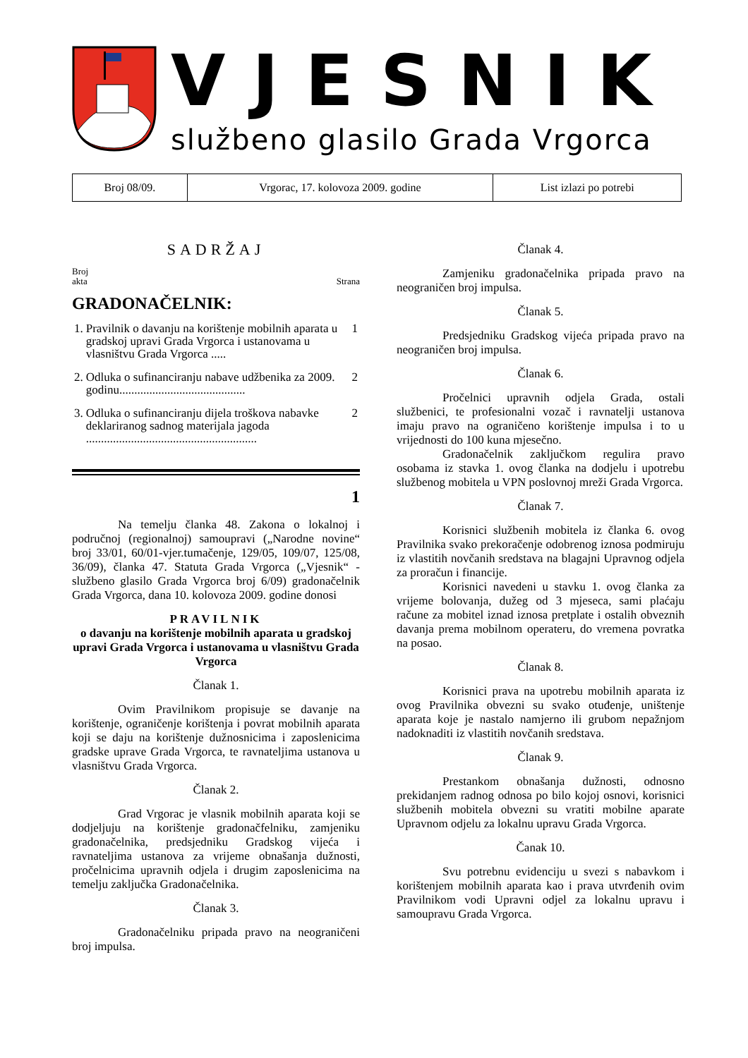VJESNIK
službeno glasilo Grada Vrgorca
| Broj 08/09. | Vrgorac, 17. kolovoza 2009. godine | List izlazi po potrebi |
SADRŽAJ
Broj
akta Strana
GRADONAČELNIK:
| 1. | Pravilnik o davanju na korištenje mobilnih aparata u gradskoj upravi Grada Vrgorca i ustanovama u vlasništvu Grada Vrgorca ..... | 1 |
| 2. | Odluka o sufinanciranju nabave udžbenika za 2009. godinu.......................................... | 2 |
| 3. | Odluka o sufinanciranju dijela troškova nabavke deklariranog sadnog materijala jagoda ......................................................... | 2 |
1
Na temelju članka 48. Zakona o lokalnoj i područnoj (regionalnoj) samoupravi („Narodne novine“ broj 33/01, 60/01-vjer.tumačenje, 129/05, 109/07, 125/08, 36/09), članka 47. Statuta Grada Vrgorca („Vjesnik“ - službeno glasilo Grada Vrgorca broj 6/09) gradonačelnik Grada Vrgorca, dana 10. kolovoza 2009. godine donosi
PRAVILNIK
o davanju na korištenje mobilnih aparata u gradskoj upravi Grada Vrgorca i ustanovama u vlasništvu Grada Vrgorca
Članak 1.
Ovim Pravilnikom propisuje se davanje na korištenje, ograničenje korištenja i povrat mobilnih aparata koji se daju na korištenje dužnosnicima i zaposlenicima gradske uprave Grada Vrgorca, te ravnateljima ustanova u vlasništvu Grada Vrgorca.
Članak 2.
Grad Vrgorac je vlasnik mobilnih aparata koji se dodjeljuju na korištenje gradonačfelniku, zamjeniku gradonačelnika, predsjedniku Gradskog vijeća i ravnateljima ustanova za vrijeme obnašanja dužnosti, pročelnicima upravnih odjela i drugim zaposlenicima na temelju zaključka Gradonačelnika.
Članak 3.
Gradonačelniku pripada pravo na neograničeni broj impulsa.
Članak 4.
Zamjeniku gradonačelnika pripada pravo na neograničen broj impulsa.
Članak 5.
Predsjedniku Gradskog vijeća pripada pravo na neograničen broj impulsa.
Članak 6.
Pročelnici upravnih odjela Grada, ostali službenici, te profesionalni vozač i ravnatelji ustanova imaju pravo na ograničeno korištenje impulsa i to u vrijednosti do 100 kuna mjesečno.
Gradonačelnik zaključkom regulira pravo osobama iz stavka 1. ovog članka na dodjelu i upotrebu službenog mobitela u VPN poslovnoj mreži Grada Vrgorca.
Članak 7.
Korisnici službenih mobitela iz članka 6. ovog Pravilnika svako prekoračenje odobrenog iznosa podmiruju iz vlastitih novčanih sredstava na blagajni Upravnog odjela za proračun i financije.
Korisnici navedeni u stavku 1. ovog članka za vrijeme bolovanja, dužeg od 3 mjeseca, sami plaćaju račune za mobitel iznad iznosa pretplate i ostalih obveznih davanja prema mobilnom operateru, do vremena povratka na posao.
Članak 8.
Korisnici prava na upotrebu mobilnih aparata iz ovog Pravilnika obvezni su svako otuđenje, uništenje aparata koje je nastalo namjerno ili grubom nepažnjom nadoknaditi iz vlastitih novčanih sredstava.
Članak 9.
Prestankom obnašanja dužnosti, odnosno prekidanjem radnog odnosa po bilo kojoj osnovi, korisnici službenih mobitela obvezni su vratiti mobilne aparate Upravnom odjelu za lokalnu upravu Grada Vrgorca.
Čanak 10.
Svu potrebnu evidenciju u svezi s nabavkom i korištenjem mobilnih aparata kao i prava utvrđenih ovim Pravilnikom vodi Upravni odjel za lokalnu upravu i samoupravu Grada Vrgorca.